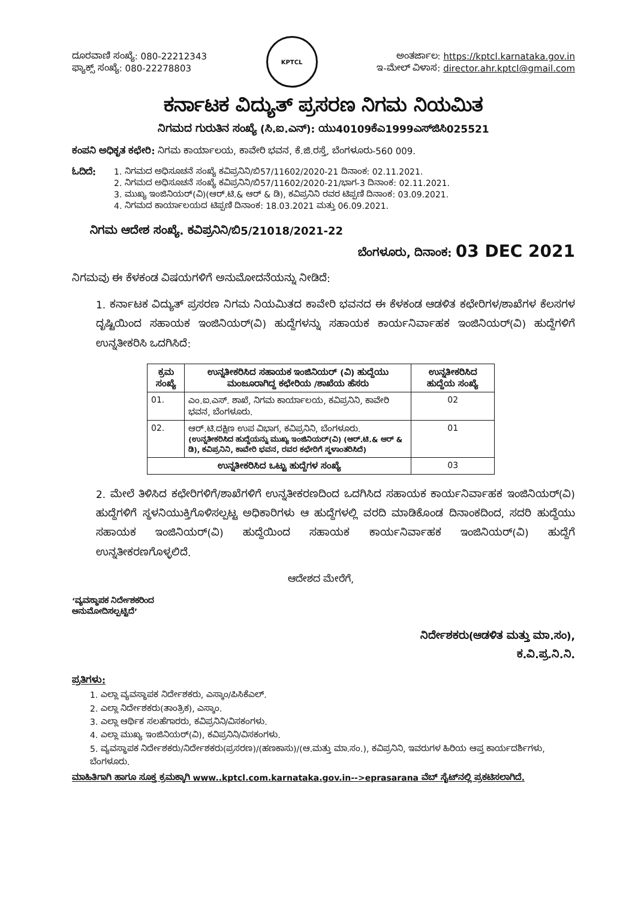ದೂರವಾಣಿ ಸಂಖ್ಯೆ: 080-22212343
ಫ್ಯಾಕ್ಸ್ ಸಂಖ್ಯೆ: 080-22278803
KPTCL
ಅಂತರ್ಜಾಲ: https://kptcl.karnataka.gov.in
ಇ-ಮೇಲ್ ವಿಳಾಸ: director.ahr.kptcl@gmail.com
ಕರ್ನಾಟಕ ವಿದ್ಯುತ್ ಪ್ರಸರಣ ನಿಗಮ ನಿಯಮಿತ
ನಿಗಮದ ಗುರುತಿನ ಸಂಖ್ಯೆ (ಸಿ.ಐ.ಎನ್): ಯು40109ಕೆಎ1999ಎಸ್‌ಜಿಸಿ025521
ಕಂಪನಿ ಅಧಿಕೃತ ಕಛೇರಿ: ನಿಗಮ ಕಾರ್ಯಾಲಯ, ಕಾವೇರಿ ಭವನ, ಕೆ.ಜಿ.ರಸ್ತೆ, ಬೆಂಗಳೂರು-560 009.
ಓದಿದೆ: 1. ನಿಗಮದ ಅಧಿಸೂಚನೆ ಸಂಖ್ಯೆ ಕವಿಪ್ರನಿನಿ/ಬಿ57/11602/2020-21 ದಿನಾಂಕ: 02.11.2021.
2. ನಿಗಮದ ಅಧಿಸೂಚನೆ ಸಂಖ್ಯೆ ಕವಿಪ್ರನಿನಿ/ಬಿ57/11602/2020-21/ಭಾಗ-3 ದಿನಾಂಕ: 02.11.2021.
3. ಮುಖ್ಯ ಇಂಜಿನಿಯರ್(ವಿ)(ಆರ್.ಟಿ.& ಆರ್ & ಡಿ), ಕವಿಪ್ರನಿನಿ ರವರ ಟಿಪ್ಪಣಿ ದಿನಾಂಕ: 03.09.2021.
4. ನಿಗಮದ ಕಾರ್ಯಾಲಯದ ಟಿಪ್ಪಣಿ ದಿನಾಂಕ: 18.03.2021 ಮತ್ತು 06.09.2021.
ನಿಗಮ ಆದೇಶ ಸಂಖ್ಯೆ. ಕವಿಪ್ರನಿನಿ/ಬಿ5/21018/2021-22
ಬೆಂಗಳೂರು, ದಿನಾಂಕ: 03 DEC 2021
ನಿಗಮವು ಈ ಕೆಳಕಂಡ ವಿಷಯಗಳಿಗೆ ಅನುಮೋದನೆಯನ್ನು ನೀಡಿದೆ:
1. ಕರ್ನಾಟಕ ವಿದ್ಯುತ್ ಪ್ರಸರಣ ನಿಗಮ ನಿಯಮಿತದ ಕಾವೇರಿ ಭವನದ ಈ ಕೆಳಕಂಡ ಆಡಳಿತ ಕಛೇರಿಗಳ/ಶಾಖೆಗಳ ಕೆಲಸಗಳ ದೃಷ್ಟಿಯಿಂದ ಸಹಾಯಕ ಇಂಜಿನಿಯರ್(ವಿ) ಹುದ್ದೆಗಳನ್ನು ಸಹಾಯಕ ಕಾರ್ಯನಿರ್ವಾಹಕ ಇಂಜಿನಿಯರ್(ವಿ) ಹುದ್ದೆಗಳಿಗೆ ಉನ್ನತೀಕರಿಸಿ ಒದಗಿಸಿದೆ:
| ಕ್ರಮ ಸಂಖ್ಯೆ | ಉನ್ನತೀಕರಿಸಿದ ಸಹಾಯಕ ಇಂಜಿನಿಯರ್ (ವಿ) ಹುದ್ದೆಯು ಮಂಜೂರಾಗಿದ್ದ ಕಛೇರಿಯ /ಶಾಖೆಯ ಹೆಸರು | ಉನ್ನತೀಕರಿಸಿದ ಹುದ್ದೆಯ ಸಂಖ್ಯೆ |
| --- | --- | --- |
| 01. | ಎಂ.ಐ.ಎಸ್. ಶಾಖೆ, ನಿಗಮ ಕಾರ್ಯಾಲಯ, ಕವಿಪ್ರನಿನಿ, ಕಾವೇರಿ ಭವನ, ಬೆಂಗಳೂರು. | 02 |
| 02. | ಆರ್.ಟಿ.ದಕ್ಷಿಣ ಉಪ ವಿಭಾಗ, ಕವಿಪ್ರನಿನಿ, ಬೆಂಗಳೂರು. (ಉನ್ನತೀಕರಿಸಿದ ಹುದ್ದೆಯನ್ನು ಮುಖ್ಯ ಇಂಜಿನಿಯರ್(ವಿ) (ಆರ್.ಟಿ.& ಆರ್ & ಡಿ), ಕವಿಪ್ರನಿನಿ, ಕಾವೇರಿ ಭವನ, ರವರ ಕಛೇರಿಗೆ ಸ್ಥಳಾಂತರಿಸಿದೆ) | 01 |
| ಉನ್ನತೀಕರಿಸಿದ ಒಟ್ಟು ಹುದ್ದೆಗಳ ಸಂಖ್ಯೆ | | 03 |
2. ಮೇಲೆ ತಿಳಿಸಿದ ಕಛೇರಿಗಳಿಗೆ/ಶಾಖೆಗಳಿಗೆ ಉನ್ನತೀಕರಣದಿಂದ ಒದಗಿಸಿದ ಸಹಾಯಕ ಕಾರ್ಯನಿರ್ವಾಹಕ ಇಂಜಿನಿಯರ್(ವಿ) ಹುದ್ದೆಗಳಿಗೆ ಸ್ಥಳನಿಯುಕ್ತಿಗೊಳಿಸಲ್ಪಟ್ಟ ಅಧಿಕಾರಿಗಳು ಆ ಹುದ್ದೆಗಳಲ್ಲಿ ವರದಿ ಮಾಡಿಕೊಂಡ ದಿನಾಂಕದಿಂದ, ಸದರಿ ಹುದ್ದೆಯು ಸಹಾಯಕ ಇಂಜಿನಿಯರ್(ವಿ) ಹುದ್ದೆಯಿಂದ ಸಹಾಯಕ ಕಾರ್ಯನಿರ್ವಾಹಕ ಇಂಜಿನಿಯರ್(ವಿ) ಹುದ್ದೆಗೆ ಉನ್ನತೀಕರಣಗೊಳ್ಳಲಿದೆ.
ಆದೇಶದ ಮೇರೆಗೆ,
‘ವ್ಯವಸ್ಥಾಪಕ ನಿರ್ದೇಶಕರಿಂದ
ಅನುಮೋದಿಸಲ್ಪಟ್ಟಿದೆ’
ನಿರ್ದೇಶಕರು(ಆಡಳಿತ ಮತ್ತು ಮಾ.ಸಂ),
ಕ.ವಿ.ಪ್ರ.ನಿ.ನಿ.
ಪ್ರತಿಗಳು:
1. ಎಲ್ಲಾ ವ್ಯವಸ್ಥಾಪಕ ನಿರ್ದೇಶಕರು, ಎಸ್ಕಾಂ/ಪಿಸಿಕೆಎಲ್.
2. ಎಲ್ಲಾ ನಿರ್ದೇಶಕರು(ತಾಂತ್ರಿಕ), ಎಸ್ಕಾಂ.
3. ಎಲ್ಲಾ ಆರ್ಥಿಕ ಸಲಹೆಗಾರರು, ಕವಿಪ್ರನಿನಿ/ವಿಸಕಂಗಳು.
4. ಎಲ್ಲಾ ಮುಖ್ಯ ಇಂಜಿನಿಯರ್(ವಿ), ಕವಿಪ್ರನಿನಿ/ವಿಸಕಂಗಳು.
5. ವ್ಯವಸ್ಥಾಪಕ ನಿರ್ದೇಶಕರು/ನಿರ್ದೇಶಕರು(ಪ್ರಸರಣ)/(ಹಣಕಾಸು)/(ಆ.ಮತ್ತು ಮಾ.ಸಂ.), ಕವಿಪ್ರನಿನಿ, ಇವರುಗಳ ಹಿರಿಯ ಆಪ್ತ ಕಾರ್ಯದರ್ಶಿಗಳು, ಬೆಂಗಳೂರು.
ಮಾಹಿತಿಗಾಗಿ ಹಾಗೂ ಸೂಕ್ತ ಕ್ರಮಕ್ಕಾಗಿ www..kptcl.com.karnataka.gov.in-->eprasarana ವೆಬ್ ಸೈಟ್‌ನಲ್ಲಿ ಪ್ರಕಟಿಸಲಾಗಿದೆ.